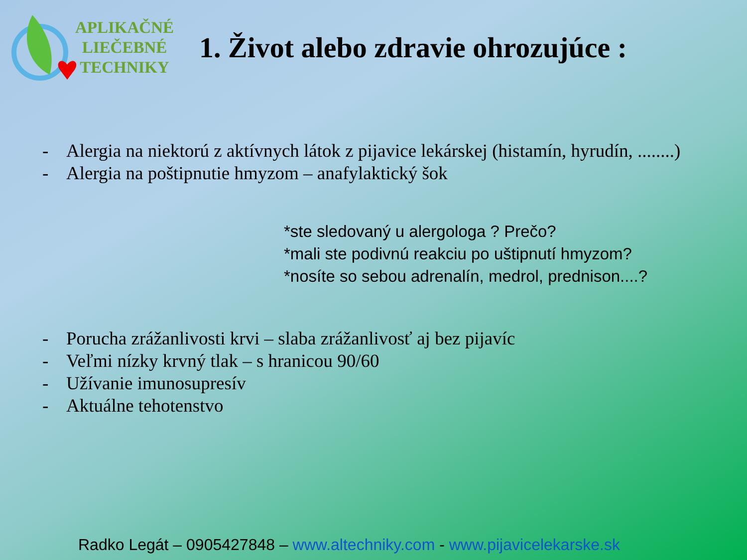APLIKAČNÉ
LIEČEBNÉ
TECHNIKY
1. Život alebo zdravie ohrozujúce :
- Alergia na niektorú z aktívnych látok z pijavice lekárskej (histamín, hyrudín, ........)
- Alergia na poštipnutie hmyzom – anafylaktický šok
*ste sledovaný u alergologa ? Prečo?
*mali ste podivnú reakciu po uštipnutí hmyzom?
*nosíte so sebou adrenalín, medrol, prednison....?
- Porucha zrážanlivosti krvi – slaba zrážanlivosť aj bez pijavíc
- Veľmi nízky krvný tlak – s hranicou 90/60
- Užívanie imunosupresív
- Aktuálne tehotenstvo
Radko Legát – 0905427848 – www.altechniky.com - www.pijavicelekarske.sk